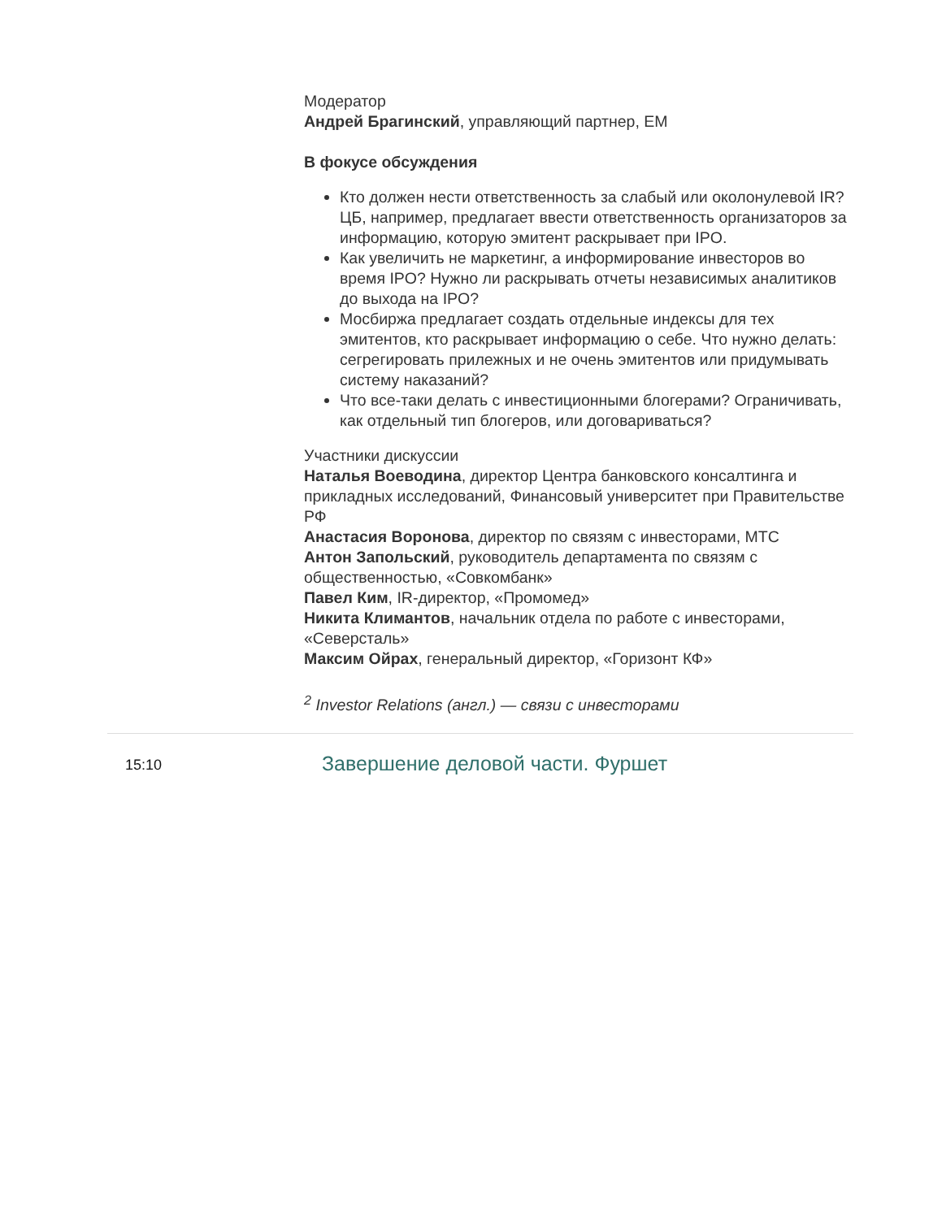Модератор
Андрей Брагинский, управляющий партнер, EM
В фокусе обсуждения
Кто должен нести ответственность за слабый или околонулевой IR? ЦБ, например, предлагает ввести ответственность организаторов за информацию, которую эмитент раскрывает при IPO.
Как увеличить не маркетинг, а информирование инвесторов во время IPO? Нужно ли раскрывать отчеты независимых аналитиков до выхода на IPO?
Мосбиржа предлагает создать отдельные индексы для тех эмитентов, кто раскрывает информацию о себе. Что нужно делать: сегрегировать прилежных и не очень эмитентов или придумывать систему наказаний?
Что все-таки делать с инвестиционными блогерами? Ограничивать, как отдельный тип блогеров, или договариваться?
Участники дискуссии
Наталья Воеводина, директор Центра банковского консалтинга и прикладных исследований, Финансовый университет при Правительстве РФ
Анастасия Воронова, директор по связям с инвесторами, МТС
Антон Запольский, руководитель департамента по связям с общественностью, «Совкомбанк»
Павел Ким, IR-директор, «Промомед»
Никита Климантов, начальник отдела по работе с инвесторами, «Северсталь»
Максим Ойрах, генеральный директор, «Горизонт КФ»
<sup>2</sup> Investor Relations (англ.) — связи с инвесторами
15:10
Завершение деловой части. Фуршет